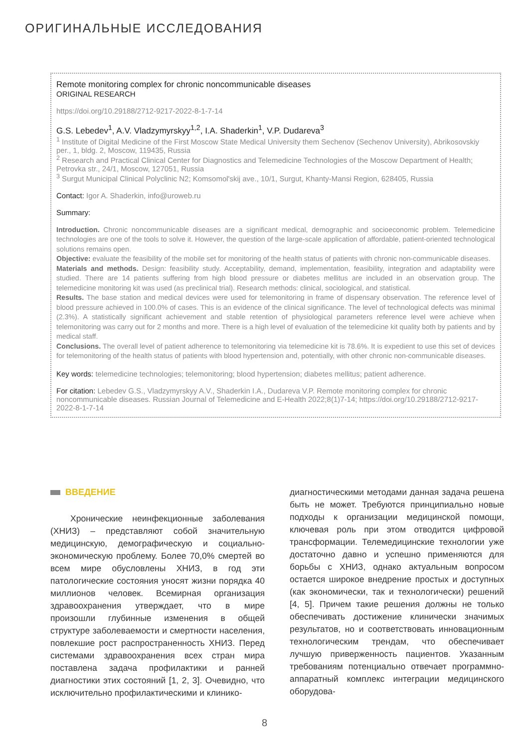ОРИГИНАЛЬНЫЕ ИССЛЕДОВАНИЯ
Remote monitoring complex for chronic noncommunicable diseases
ORIGINAL RESEARCH
https://doi.org/10.29188/2712-9217-2022-8-1-7-14
G.S. Lebedev<sup>1</sup>, A.V. Vladzymyrskyy<sup>1,2</sup>, I.A. Shaderkin<sup>1</sup>, V.P. Dudareva<sup>3</sup>
<sup>1</sup> Institute of Digital Medicine of the First Moscow State Medical University them Sechenov (Sechenov University), Abrikosovskiy per., 1, bldg. 2, Moscow, 119435, Russia
<sup>2</sup> Research and Practical Clinical Center for Diagnostics and Telemedicine Technologies of the Moscow Department of Health; Petrovka str., 24/1, Moscow, 127051, Russia
<sup>3</sup> Surgut Municipal Clinical Polyclinic N2; Komsomol'skij ave., 10/1, Surgut, Khanty-Mansi Region, 628405, Russia
Contact: Igor A. Shaderkin, info@uroweb.ru
Summary:
Introduction. Chronic noncommunicable diseases are a significant medical, demographic and socioeconomic problem. Telemedicine technologies are one of the tools to solve it. However, the question of the large-scale application of affordable, patient-oriented technological solutions remains open.
Objective: evaluate the feasibility of the mobile set for monitoring of the health status of patients with chronic non-communicable diseases.
Materials and methods. Design: feasibility study. Acceptability, demand, implementation, feasibility, integration and adaptability were studied. There are 14 patients suffering from high blood pressure or diabetes mellitus are included in an observation group. The telemedicine monitoring kit was used (as preclinical trial). Research methods: clinical, sociological, and statistical.
Results. The base station and medical devices were used for telemonitoring in frame of dispensary observation. The reference level of blood pressure achieved in 100.0% of cases. This is an evidence of the clinical significance. The level of technological defects was minimal (2.3%). A statistically significant achievement and stable retention of physiological parameters reference level were achieve when telemonitoring was carry out for 2 months and more. There is a high level of evaluation of the telemedicine kit quality both by patients and by medical staff.
Conclusions. The overall level of patient adherence to telemonitoring via telemedicine kit is 78.6%. It is expedient to use this set of devices for telemonitoring of the health status of patients with blood hypertension and, potentially, with other chronic non-communicable diseases.
Key words: telemedicine technologies; telemonitoring; blood hypertension; diabetes mellitus; patient adherence.
For citation: Lebedev G.S., Vladzymyrskyy A.V., Shaderkin I.A., Dudareva V.P. Remote monitoring complex for chronic noncommunicable diseases. Russian Journal of Telemedicine and E-Health 2022;8(1)7-14; https://doi.org/10.29188/2712-9217-2022-8-1-7-14
ВВЕДЕНИЕ
Хронические неинфекционные заболевания (ХНИЗ) – представляют собой значительную медицинскую, демографическую и социально-экономическую проблему. Более 70,0% смертей во всем мире обусловлены ХНИЗ, в год эти патологические состояния уносят жизни порядка 40 миллионов человек. Всемирная организация здравоохранения утверждает, что в мире произошли глубинные изменения в общей структуре заболеваемости и смертности населения, повлекшие рост распространенность ХНИЗ. Перед системами здравоохранения всех стран мира поставлена задача профилактики и ранней диагностики этих состояний [1, 2, 3]. Очевидно, что исключительно профилактическими и клинико-
диагностическими методами данная задача решена быть не может. Требуются принципиально новые подходы к организации медицинской помощи, ключевая роль при этом отводится цифровой трансформации. Телемедицинские технологии уже достаточно давно и успешно применяются для борьбы с ХНИЗ, однако актуальным вопросом остается широкое внедрение простых и доступных (как экономически, так и технологически) решений [4, 5]. Причем такие решения должны не только обеспечивать достижение клинически значимых результатов, но и соответствовать инновационным технологическим трендам, что обеспечивает лучшую приверженность пациентов. Указанным требованиям потенциально отвечает программно-аппаратный комплекс интеграции медицинского оборудова-
8